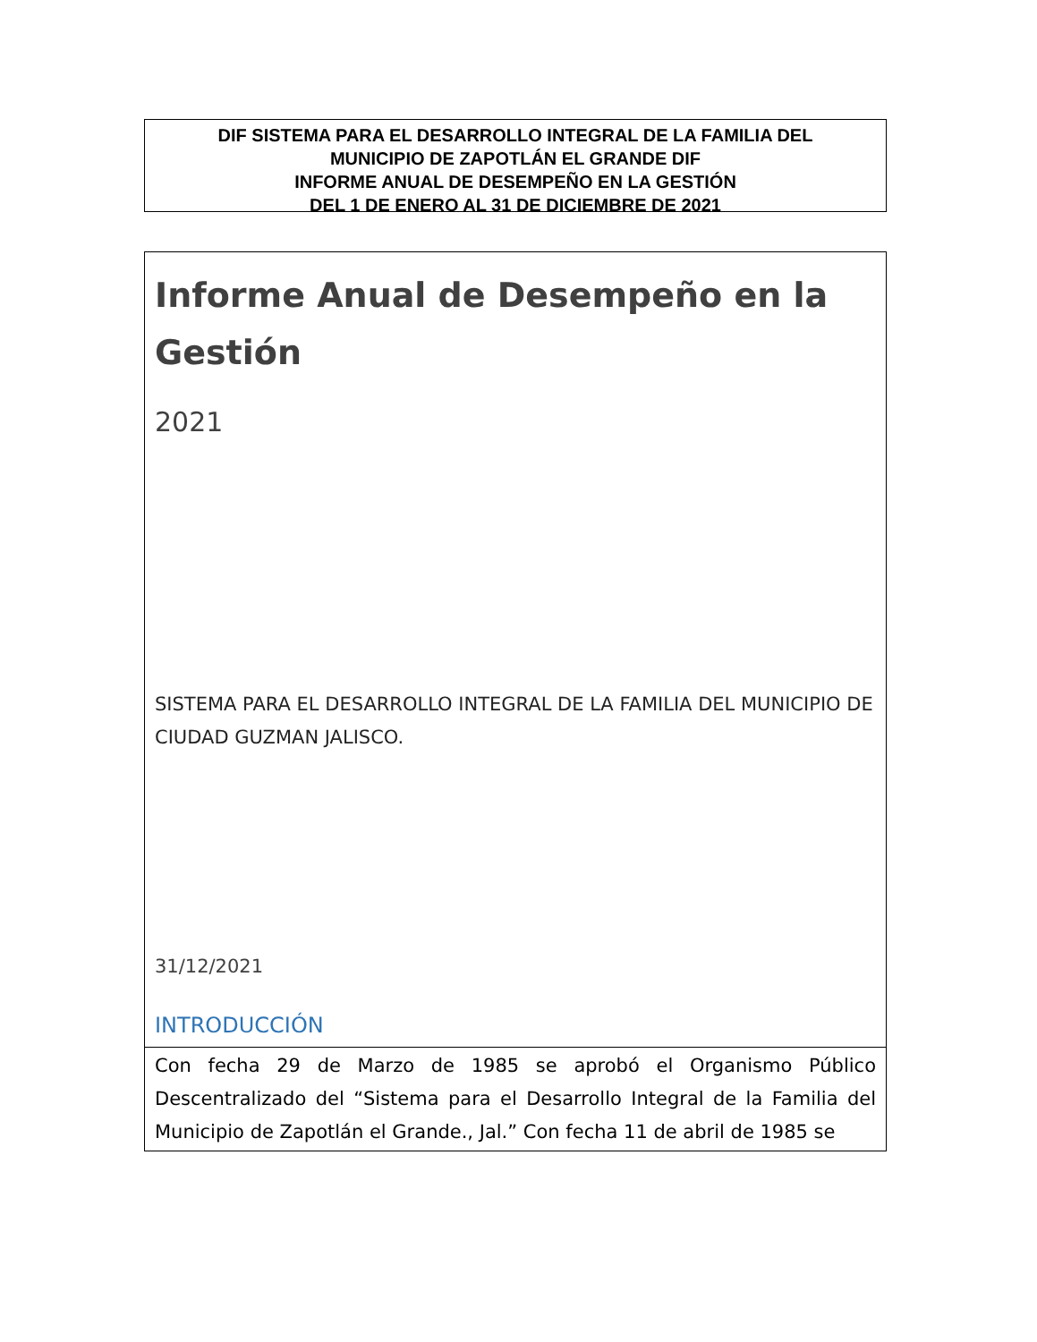DIF SISTEMA PARA EL DESARROLLO INTEGRAL DE LA FAMILIA DEL
MUNICIPIO DE ZAPOTLÁN EL GRANDE DIF
INFORME ANUAL DE DESEMPEÑO EN LA GESTIÓN
DEL 1 DE ENERO AL 31 DE DICIEMBRE DE 2021
Informe Anual de Desempeño en la Gestión
2021
SISTEMA PARA EL DESARROLLO INTEGRAL DE LA FAMILIA DEL MUNICIPIO DE CIUDAD GUZMAN JALISCO.
31/12/2021
INTRODUCCIÓN
Con fecha 29 de Marzo de 1985 se aprobó el Organismo Público Descentralizado del “Sistema para el Desarrollo Integral de la Familia del Municipio de Zapotlán el Grande., Jal.” Con fecha 11 de abril de 1985 se